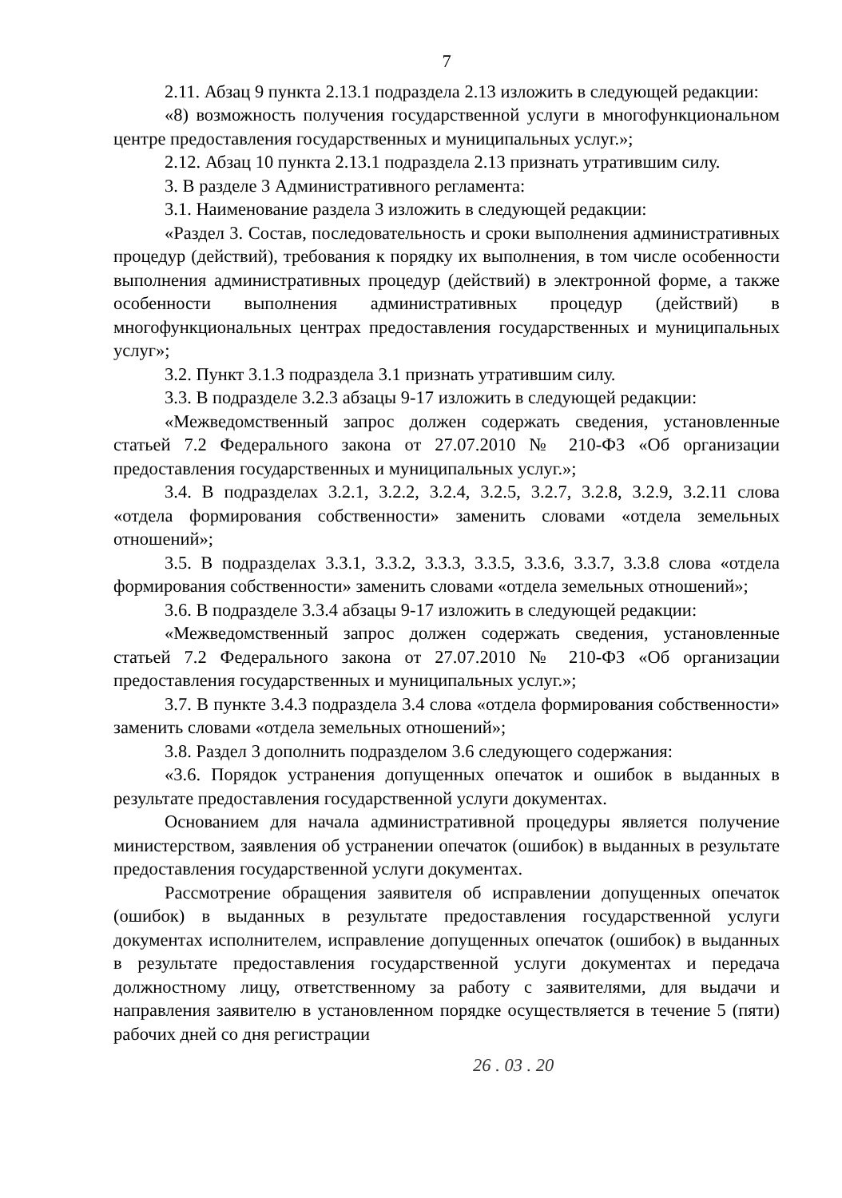7
2.11. Абзац 9 пункта 2.13.1 подраздела 2.13 изложить в следующей редакции:
«8) возможность получения государственной услуги в многофункциональном центре предоставления государственных и муниципальных услуг.»;
2.12. Абзац 10 пункта 2.13.1 подраздела 2.13 признать утратившим силу.
3. В разделе 3 Административного регламента:
3.1. Наименование раздела 3 изложить в следующей редакции:
«Раздел 3. Состав, последовательность и сроки выполнения административных процедур (действий), требования к порядку их выполнения, в том числе особенности выполнения административных процедур (действий) в электронной форме, а также особенности выполнения административных процедур (действий) в многофункциональных центрах предоставления государственных и муниципальных услуг»;
3.2. Пункт 3.1.3 подраздела 3.1 признать утратившим силу.
3.3. В подразделе 3.2.3 абзацы 9-17 изложить в следующей редакции:
«Межведомственный запрос должен содержать сведения, установленные статьей 7.2 Федерального закона от 27.07.2010 № 210-ФЗ «Об организации предоставления государственных и муниципальных услуг.»;
3.4. В подразделах 3.2.1, 3.2.2, 3.2.4, 3.2.5, 3.2.7, 3.2.8, 3.2.9, 3.2.11 слова «отдела формирования собственности» заменить словами «отдела земельных отношений»;
3.5. В подразделах 3.3.1, 3.3.2, 3.3.3, 3.3.5, 3.3.6, 3.3.7, 3.3.8 слова «отдела формирования собственности» заменить словами «отдела земельных отношений»;
3.6. В подразделе 3.3.4 абзацы 9-17 изложить в следующей редакции:
«Межведомственный запрос должен содержать сведения, установленные статьей 7.2 Федерального закона от 27.07.2010 № 210-ФЗ «Об организации предоставления государственных и муниципальных услуг.»;
3.7. В пункте 3.4.3 подраздела 3.4 слова «отдела формирования собственности» заменить словами «отдела земельных отношений»;
3.8. Раздел 3 дополнить подразделом 3.6 следующего содержания:
«3.6. Порядок устранения допущенных опечаток и ошибок в выданных в результате предоставления государственной услуги документах.
Основанием для начала административной процедуры является получение министерством, заявления об устранении опечаток (ошибок) в выданных в результате предоставления государственной услуги документах.
Рассмотрение обращения заявителя об исправлении допущенных опечаток (ошибок) в выданных в результате предоставления государственной услуги документах исполнителем, исправление допущенных опечаток (ошибок) в выданных в результате предоставления государственной услуги документах и передача должностному лицу, ответственному за работу с заявителями, для выдачи и направления заявителю в установленном порядке осуществляется в течение 5 (пяти) рабочих дней со дня регистрации
26 . 03 . 20